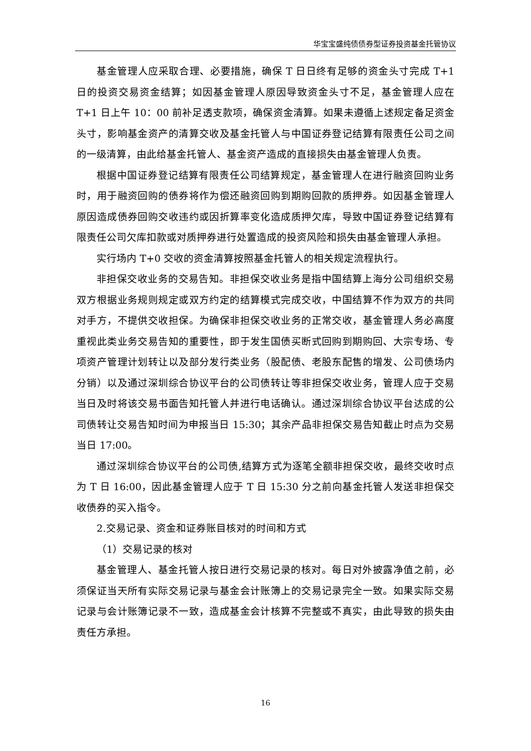华宝宝盛纯债债券型证券投资基金托管协议
基金管理人应采取合理、必要措施，确保 T 日日终有足够的资金头寸完成 T+1 日的投资交易资金结算；如因基金管理人原因导致资金头寸不足，基金管理人应在 T+1 日上午 10：00 前补足透支款项，确保资金清算。如果未遵循上述规定备足资金头寸，影响基金资产的清算交收及基金托管人与中国证券登记结算有限责任公司之间的一级清算，由此给基金托管人、基金资产造成的直接损失由基金管理人负责。
根据中国证券登记结算有限责任公司结算规定，基金管理人在进行融资回购业务时，用于融资回购的债券将作为偿还融资回购到期购回款的质押券。如因基金管理人原因造成债券回购交收违约或因折算率变化造成质押欠库，导致中国证券登记结算有限责任公司欠库扣款或对质押券进行处置造成的投资风险和损失由基金管理人承担。
实行场内 T+0 交收的资金清算按照基金托管人的相关规定流程执行。
非担保交收业务的交易告知。非担保交收业务是指中国结算上海分公司组织交易双方根据业务规则规定或双方约定的结算模式完成交收，中国结算不作为双方的共同对手方，不提供交收担保。为确保非担保交收业务的正常交收，基金管理人务必高度重视此类业务交易告知的重要性，即于发生国债买断式回购到期购回、大宗专场、专项资产管理计划转让以及部分发行类业务（股配债、老股东配售的增发、公司债场内分销）以及通过深圳综合协议平台的公司债转让等非担保交收业务，管理人应于交易当日及时将该交易书面告知托管人并进行电话确认。通过深圳综合协议平台达成的公司债转让交易告知时间为申报当日 15:30；其余产品非担保交易告知截止时点为交易当日 17:00。
通过深圳综合协议平台的公司债,结算方式为逐笔全额非担保交收，最终交收时点为 T 日 16:00，因此基金管理人应于 T 日 15:30 分之前向基金托管人发送非担保交收债券的买入指令。
2.交易记录、资金和证券账目核对的时间和方式
（1）交易记录的核对
基金管理人、基金托管人按日进行交易记录的核对。每日对外披露净值之前，必须保证当天所有实际交易记录与基金会计账簿上的交易记录完全一致。如果实际交易记录与会计账簿记录不一致，造成基金会计核算不完整或不真实，由此导致的损失由责任方承担。
16